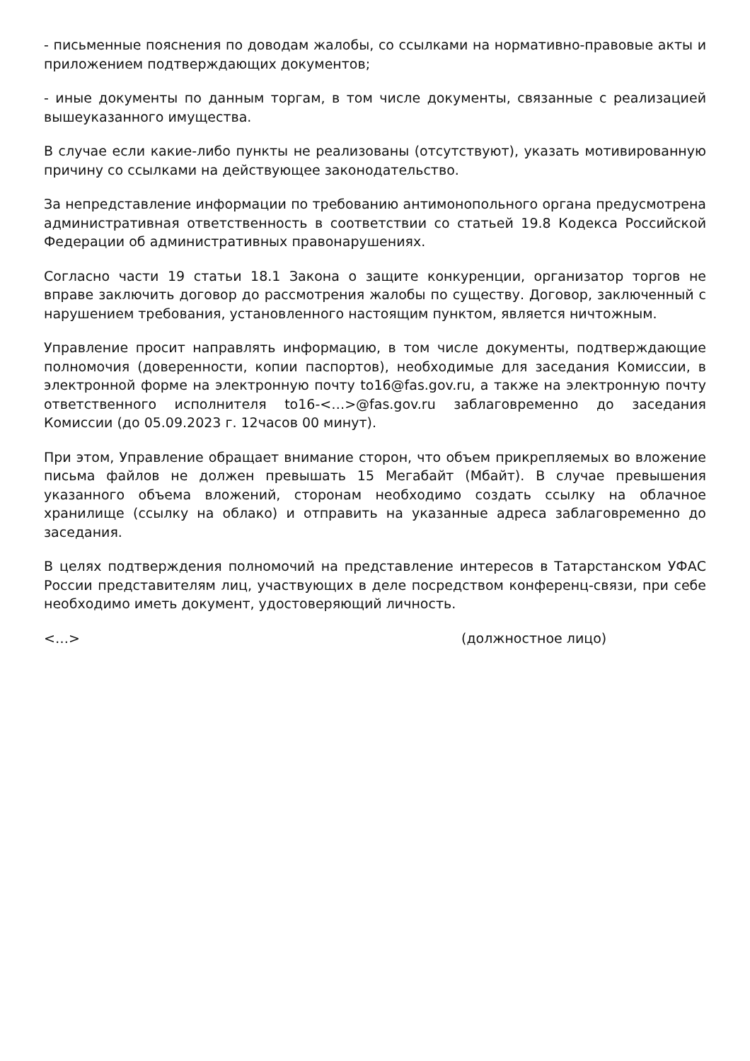- письменные пояснения по доводам жалобы, со ссылками на нормативно-правовые акты и приложением подтверждающих документов;
- иные документы по данным торгам, в том числе документы, связанные с реализацией вышеуказанного имущества.
В случае если какие-либо пункты не реализованы (отсутствуют), указать мотивированную причину со ссылками на действующее законодательство.
За непредставление информации по требованию антимонопольного органа предусмотрена административная ответственность в соответствии со статьей 19.8 Кодекса Российской Федерации об административных правонарушениях.
Согласно части 19 статьи 18.1 Закона о защите конкуренции, организатор торгов не вправе заключить договор до рассмотрения жалобы по существу. Договор, заключенный с нарушением требования, установленного настоящим пунктом, является ничтожным.
Управление просит направлять информацию, в том числе документы, подтверждающие полномочия (доверенности, копии паспортов), необходимые для заседания Комиссии, в электронной форме на электронную почту to16@fas.gov.ru, а также на электронную почту ответственного исполнителя to16-<…>@fas.gov.ru заблаговременно до заседания Комиссии (до 05.09.2023 г. 12часов 00 минут).
При этом, Управление обращает внимание сторон, что объем прикрепляемых во вложение письма файлов не должен превышать 15 Мегабайт (Мбайт). В случае превышения указанного объема вложений, сторонам необходимо создать ссылку на облачное хранилище (ссылку на облако) и отправить на указанные адреса заблаговременно до заседания.
В целях подтверждения полномочий на представление интересов в Татарстанском УФАС России представителям лиц, участвующих в деле посредством конференц-связи, при себе необходимо иметь документ, удостоверяющий личность.
<…> (должностное лицо)